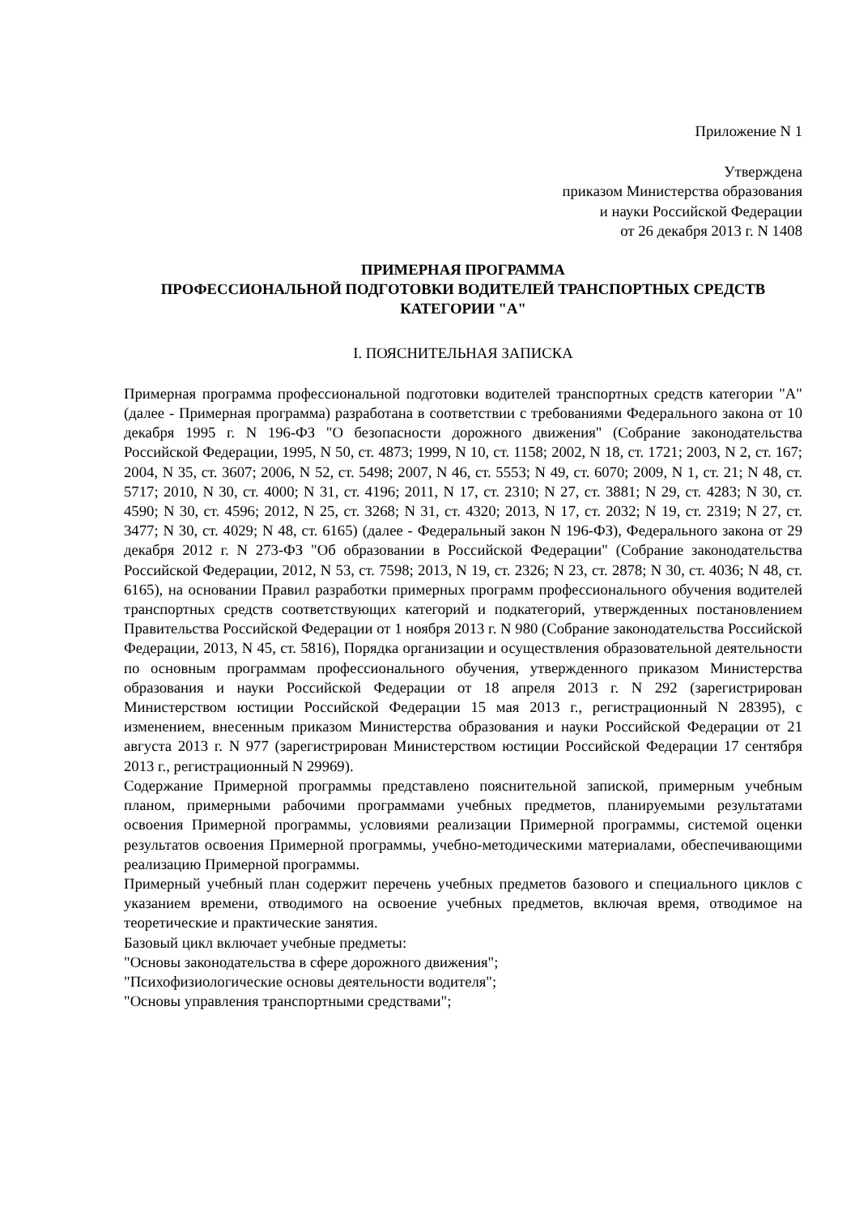Приложение N 1
Утверждена
приказом Министерства образования
и науки Российской Федерации
от 26 декабря 2013 г. N 1408
ПРИМЕРНАЯ ПРОГРАММА
ПРОФЕССИОНАЛЬНОЙ ПОДГОТОВКИ ВОДИТЕЛЕЙ ТРАНСПОРТНЫХ СРЕДСТВ
КАТЕГОРИИ "А"
I. ПОЯСНИТЕЛЬНАЯ ЗАПИСКА
Примерная программа профессиональной подготовки водителей транспортных средств категории "А" (далее - Примерная программа) разработана в соответствии с требованиями Федерального закона от 10 декабря 1995 г. N 196-ФЗ "О безопасности дорожного движения" (Собрание законодательства Российской Федерации, 1995, N 50, ст. 4873; 1999, N 10, ст. 1158; 2002, N 18, ст. 1721; 2003, N 2, ст. 167; 2004, N 35, ст. 3607; 2006, N 52, ст. 5498; 2007, N 46, ст. 5553; N 49, ст. 6070; 2009, N 1, ст. 21; N 48, ст. 5717; 2010, N 30, ст. 4000; N 31, ст. 4196; 2011, N 17, ст. 2310; N 27, ст. 3881; N 29, ст. 4283; N 30, ст. 4590; N 30, ст. 4596; 2012, N 25, ст. 3268; N 31, ст. 4320; 2013, N 17, ст. 2032; N 19, ст. 2319; N 27, ст. 3477; N 30, ст. 4029; N 48, ст. 6165) (далее - Федеральный закон N 196-ФЗ), Федерального закона от 29 декабря 2012 г. N 273-ФЗ "Об образовании в Российской Федерации" (Собрание законодательства Российской Федерации, 2012, N 53, ст. 7598; 2013, N 19, ст. 2326; N 23, ст. 2878; N 30, ст. 4036; N 48, ст. 6165), на основании Правил разработки примерных программ профессионального обучения водителей транспортных средств соответствующих категорий и подкатегорий, утвержденных постановлением Правительства Российской Федерации от 1 ноября 2013 г. N 980 (Собрание законодательства Российской Федерации, 2013, N 45, ст. 5816), Порядка организации и осуществления образовательной деятельности по основным программам профессионального обучения, утвержденного приказом Министерства образования и науки Российской Федерации от 18 апреля 2013 г. N 292 (зарегистрирован Министерством юстиции Российской Федерации 15 мая 2013 г., регистрационный N 28395), с изменением, внесенным приказом Министерства образования и науки Российской Федерации от 21 августа 2013 г. N 977 (зарегистрирован Министерством юстиции Российской Федерации 17 сентября 2013 г., регистрационный N 29969).
Содержание Примерной программы представлено пояснительной запиской, примерным учебным планом, примерными рабочими программами учебных предметов, планируемыми результатами освоения Примерной программы, условиями реализации Примерной программы, системой оценки результатов освоения Примерной программы, учебно-методическими материалами, обеспечивающими реализацию Примерной программы.
Примерный учебный план содержит перечень учебных предметов базового и специального циклов с указанием времени, отводимого на освоение учебных предметов, включая время, отводимое на теоретические и практические занятия.
Базовый цикл включает учебные предметы:
"Основы законодательства в сфере дорожного движения";
"Психофизиологические основы деятельности водителя";
"Основы управления транспортными средствами";